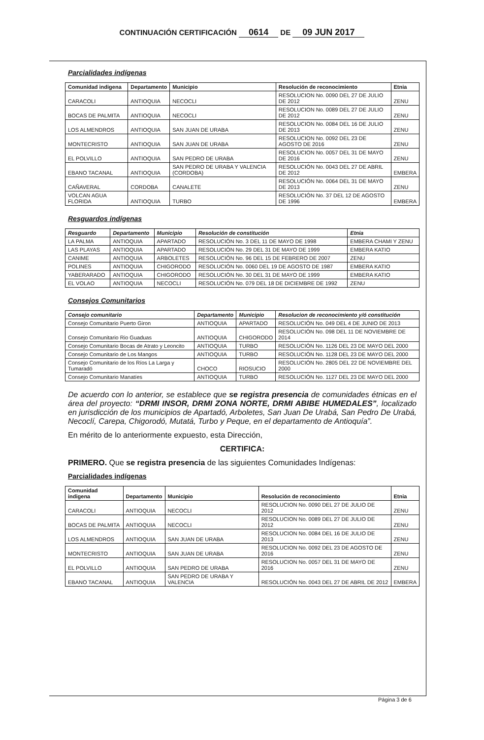CONTINUACIÓN CERTIFICACIÓN 0614 DE 09 JUN 2017
Parcialidades indígenas
| Comunidad indigena | Departamento | Municipio | Resolución de reconocimiento | Etnia |
| --- | --- | --- | --- | --- |
| CARACOLI | ANTIOQUIA | NECOCLI | RESOLUCION No. 0090 DEL 27 DE JULIO DE 2012 | ZENU |
| BOCAS DE PALMITA | ANTIOQUIA | NECOCLI | RESOLUCION No. 0089 DEL 27 DE JULIO DE 2012 | ZENU |
| LOS ALMENDROS | ANTIOQUIA | SAN JUAN DE URABA | RESOLUCION No. 0084 DEL 16 DE JULIO DE 2013 | ZENU |
| MONTECRISTO | ANTIOQUIA | SAN JUAN DE URABA | RESOLUCION No. 0092 DEL 23 DE AGOSTO DE 2016 | ZENU |
| EL POLVILLO | ANTIOQUIA | SAN PEDRO DE URABA | RESOLUCION No. 0057 DEL 31 DE MAYO DE 2016 | ZENU |
| EBANO TACANAL | ANTIOQUIA | SAN PEDRO DE URABA Y VALENCIA (CORDOBA) | RESOLUCIÓN No. 0043 DEL 27 DE ABRIL DE 2012 | EMBERA |
| CAÑAVERAL | CORDOBA | CANALETE | RESOLUCIÓN No. 0064 DEL 31 DE MAYO DE 2013 | ZENU |
| VOLCAN AGUA FLORIDA | ANTIOQUIA | TURBO | RESOLUCIÓN No. 37 DEL 12 DE AGOSTO DE 1996 | EMBERA |
Resguardos indígenas
| Resguardo | Departamento | Municipio | Resolución de constitución | Etnia |
| --- | --- | --- | --- | --- |
| LA PALMA | ANTIOQUIA | APARTADO | RESOLUCIÓN No. 3 DEL 11 DE MAYO DE 1998 | EMBERA CHAMI Y ZENU |
| LAS PLAYAS | ANTIOQUIA | APARTADO | RESOLUCIÓN No. 29 DEL 31 DE MAYO DE 1999 | EMBERA KATIO |
| CANIME | ANTIOQUIA | ARBOLETES | RESOLUCIÓN No. 96 DEL 15 DE FEBRERO DE 2007 | ZENU |
| POLINES | ANTIOQUIA | CHIGORODO | RESOLUCIÓN No. 0060 DEL 19 DE AGOSTO DE 1987 | EMBERA KATIO |
| YABERARADO | ANTIOQUIA | CHIGORODO | RESOLUCIÓN No. 30 DEL 31 DE MAYO DE 1999 | EMBERA KATIO |
| EL VOLAO | ANTIOQUIA | NECOCLI | RESOLUCIÓN No. 079 DEL 18 DE DICIEMBRE DE 1992 | ZENU |
Consejos Comunitarios
| Consejo comunitario | Departamento | Municipio | Resolucion de reconocimiento y/ó constitución |
| --- | --- | --- | --- |
| Consejo Comunitario Puerto Giron | ANTIOQUIA | APARTADO | RESOLUCIÓN No. 049 DEL 4 DE JUNIO DE 2013 |
| Consejo Comunitario Rio Guaduas | ANTIOQUIA | CHIGORODO | RESOLUCIÓN No. 098 DEL 11 DE NOVIEMBRE DE 2014 |
| Consejo Comunitario Bocas de Atrato y Leoncito | ANTIOQUIA | TURBO | RESOLUCIÓN No. 1126 DEL 23 DE MAYO DEL 2000 |
| Consejo Comunitario de Los Mangos | ANTIOQUIA | TURBO | RESOLUCIÓN No. 1128 DEL 23 DE MAYO DEL 2000 |
| Consejo Comunitario de los Ríos La Larga y Tumaradó | CHOCO | RIOSUCIO | RESOLUCIÓN No. 2805 DEL 22 DE NOVIEMBRE DEL 2000 |
| Consejo Comunitario Manatíes | ANTIOQUIA | TURBO | RESOLUCIÓN No. 1127 DEL 23 DE MAYO DEL 2000 |
De acuerdo con lo anterior, se establece que se registra presencia de comunidades étnicas en el área del proyecto: “DRMI INSOR, DRMI ZONA NORTE, DRMI ABIBE HUMEDALES”, localizado en jurisdicción de los municipios de Apartadó, Arboletes, San Juan De Urabá, San Pedro De Urabá, Necoclí, Carepa, Chigorodó, Mutatá, Turbo y Peque, en el departamento de Antioquía”.
En mérito de lo anteriormente expuesto, esta Dirección,
CERTIFICA:
PRIMERO. Que se registra presencia de las siguientes Comunidades Indígenas:
Parcialidades indígenas
| Comunidad indigena | Departamento | Municipio | Resolución de reconocimiento | Etnia |
| --- | --- | --- | --- | --- |
| CARACOLI | ANTIOQUIA | NECOCLI | RESOLUCION No. 0090 DEL 27 DE JULIO DE 2012 | ZENU |
| BOCAS DE PALMITA | ANTIOQUIA | NECOCLI | RESOLUCION No. 0089 DEL 27 DE JULIO DE 2012 | ZENU |
| LOS ALMENDROS | ANTIOQUIA | SAN JUAN DE URABA | RESOLUCION No. 0084 DEL 16 DE JULIO DE 2013 | ZENU |
| MONTECRISTO | ANTIOQUIA | SAN JUAN DE URABA | RESOLUCION No. 0092 DEL 23 DE AGOSTO DE 2016 | ZENU |
| EL POLVILLO | ANTIOQUIA | SAN PEDRO DE URABA | RESOLUCION No. 0057 DEL 31 DE MAYO DE 2016 | ZENU |
| EBANO TACANAL | ANTIOQUIA | SAN PEDRO DE URABA Y VALENCIA | RESOLUCIÓN No. 0043 DEL 27 DE ABRIL DE 2012 | EMBERA |
Página 3 de 6